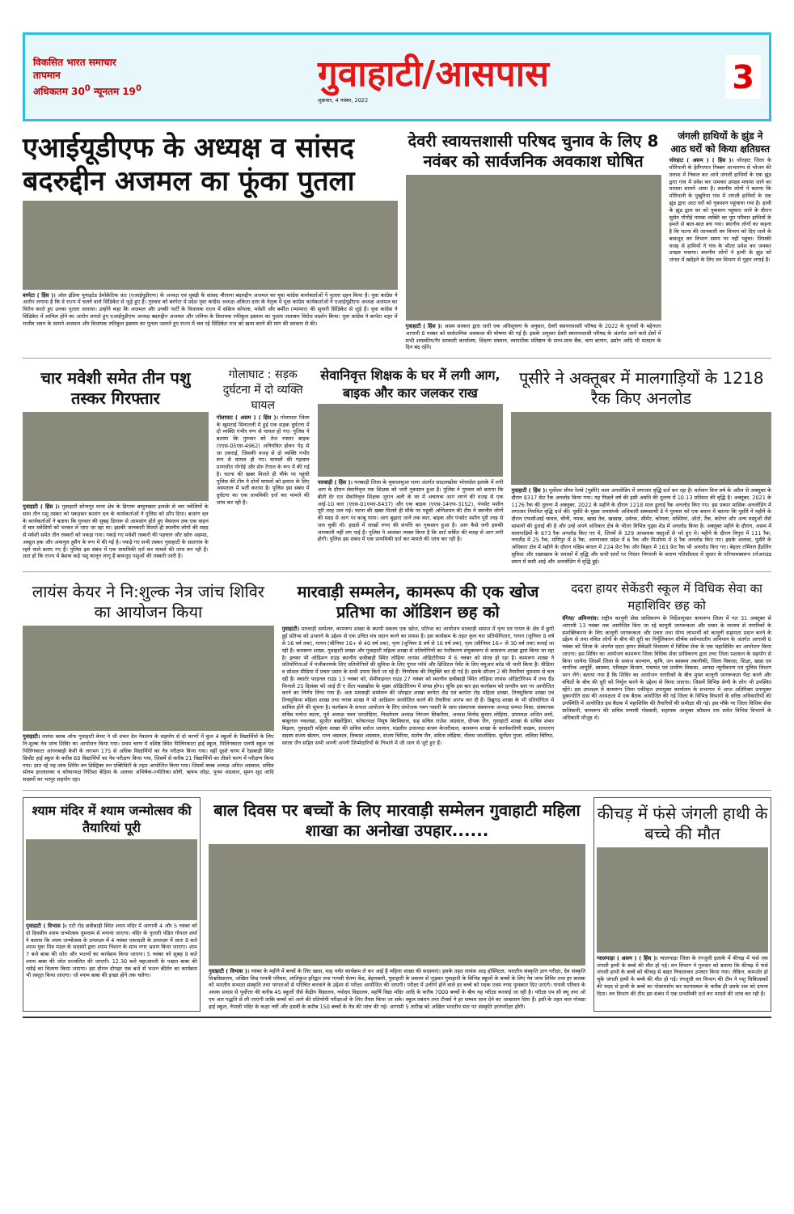विकसित भारत समाचार
तापमान
अधिकतम 30<sup>0</sup> न्यूनतम 19<sup>0</sup>
गुवाहाटी/आसपास
शुक्रवार, 4 नवंबर, 2022
3
एआईयूडीएफ के अध्यक्ष व सांसद बदरुद्दीन अजमल का फूंका पुतला
बरपेटा ( हिंस )। ऑल इंडिया यूनाइटेड डेमोक्रेटिक फ्रंट (एआईयूडीएफ) के अध्यक्ष एवं धुबड़ी के सांसद मौलाना बदरुद्दीन अजमल का युवा कांग्रेस कार्यकर्ताओं ने पुतला दहन किया है। युवा कांग्रेस ने आरोप लगाया है कि वे राज्य में चलने वाले सिंडिकेट से जुड़े हुए हैं। गुरुवार को बरपेटा में प्रदेश युवा कांग्रेस अध्यक्ष अंकिता दत्ता के नेतृत्व में युवा कांग्रेस कार्यकर्ताओं ने एआईयूडीएफ अध्यक्ष अजमल का विरोध करते हुए उनका पुतला जलाया। उन्होंने कहा कि अजमल और उनकी पार्टी के विधायक राज्य में सक्रिय कोयला, मवेशी और बर्मीज (म्यांमार) की सुपारी सिंडिकेट से जुड़े हैं। युवा कांग्रेस ने सिंडिकेट में शामिल होने का आरोप लगाते हुए एआईयूडीएफ अध्यक्ष बदरुद्दीन अजमल और जनिया के विधायक रफीकुल इस्लाम का पुतला जलाकर विरोध प्रदर्शन किया। युवा कांग्रेस ने बरपेटा शहर में राजीव भवन के सामने अजमल और विधायक रफीकुल इस्लाम का पुतला जलाते हुए राज्य में चल रहे सिंडिकेट राज को खत्म करने की मांग की सरकार से की।
देवरी स्वायत्तशासी परिषद चुनाव के लिए 8 नवंबर को सार्वजनिक अवकाश घोषित
गुवाहाटी ( हिंस )। असम सरकार द्वारा जारी एक अधिसूचना के अनुसार, देवरी स्वायत्तशासी परिषद के 2022 के चुनावों के मद्देनजर आगामी 8 नवंबर को सार्वजनिक अवकाश की घोषणा की गई है। इसके अनुसार देवरी स्वायत्तशासी परिषद के अंतर्गत आने वाले क्षेत्रों में सभी शासकीय/गैर सरकारी कार्यालय, शिक्षण संस्थान, व्यापारिक प्रतिष्ठान के साथ-साथ बैंक, चाय बागान, उद्योग आदि भी मतदान के दिन बंद रहेंगे।
जंगली हाथियों के झुंड ने आठ घरों को किया क्षतिग्रस्त
जोरहाट ( असम ) ( हिंस )। जोरहाट जिला के मोरियानी के हेलैंगापार गिब्बन आभारण्य से भोजन की तलाश में निकल कर आये जंगली हाथियों के एक झुंड द्वारा गांव में प्रवेश कर जमकर उपद्रव मचाया जाने का मामला सामने आया है। स्थानीय लोगों ने बताया कि मोरियानी के पुखुरिया गांव में जंगली हाथियों के एक झुंड द्वारा आठ घरों को नुकसान पहुंचाया गया है। हाथी के झुंड द्वारा घर को नुकसान पहुंचाए जाने के दौरान सुसेन गोगोई नामक व्यक्ति का पूरा परिवार हाथियों के हमले से बाल-बाल बच गया। स्थानीय लोगों का कहना है कि घटना की जानकारी वन विभाग को दिए जाने के बावजूद वन विभाग समय पर नहीं पहुंचा। जिसकी वजह से हाथियों ने गांव के भीतर प्रवेश कर जमकर उपद्रव मचाया। स्थानीय लोगों ने हाथी के झुंड को जंगल में खदेड़ने के लिए वन विभाग से गुहार लगाई है।
चार मवेशी समेत तीन पशु तस्कर गिरफ्तार
गुवाहाटी ( हिंस )। गुवाहाटी सोनापुर थाना क्षेत्र के डिगारू बामुनखाट इलाके से चार मवेशियों के साथ तीन पशु तस्कर को पकड़कर बजरंग दल के कार्यकर्ताओं ने पुलिस को सौंप दिया। बजरंग दल के कार्यकर्ताओं ने बताया कि गुरुवार की सुबह डिगारू से आमसांग होते हुए मेघालय तक एक वाहन में चार मवेशियों को भरकर ले जाए जा रहा था। इसकी जानकारी मिलते ही स्थानीय लोगों की मदद से मवेशी समेत तीन तस्करों को पकड़ा गया। पकड़े गए मवेशी तस्करों की पहचान और खोरु अहमद, अब्दुल हक और अमानुल हुसैन के रूप में की गई है। पकड़े गए सभी तस्कर गुवाहाटी के सातगांव के रहने वाले बताए गए हैं। पुलिस इस संबंध में एक प्राथमिकी दर्ज कर मामले की जांच कर रही है। ज्ञात हो कि राज्य में बेशक कड़े पशु कानून लागू हैं बावजूद पशुओं की तस्करी जारी है।
गोलाघाट : सड़क दुर्घटना में दो व्यक्ति घायल
गोलाघाट ( असम ) ( हिंस )। गोलाघाट जिला के खुमटाई सिनातली में हुई एक सड़क दुर्घटना में दो व्यक्ति गंभीर रूप से घायल हो गए। पुलिस ने बताया कि गुरुवार को तेज रफ्तार बाइक (एएस-05एस-4962) अनियंत्रित होकर पेड़ से जा टकराई, जिसकी वजह से दो व्यक्ति गंभीर रूप से घायल हो गए। घायलों की पहचान प्राणजीत गोगोई और सेरु टेंगाल के रूप में की गई है। घटना की खबर मिलते ही मौके पर पहुंची पुलिस की टीम ने दोनों घायलों को इलाज के लिए अस्पताल में भर्ती कराया है। पुलिस इस संबंध में दुर्घटना का एक प्राथमिकी दर्ज कर मामले की जांच कर रही है।
सेवानिवृत्त शिक्षक के घर में लगी आग, बाइक और कार जलकर राख
नलबाड़ी ( हिंस )। नलबाड़ी जिला के मुकालमुआ थाना अंतर्गत साउलखोवा भोराघोल इलाके में लगी आग के दौरान सेवानिवृत्त एक शिक्षक को भारी नुकसान हुआ है। पुलिस ने गुरुवार को बताया कि बीती देर रात सेवानिवृत्त शिक्षक जुरान अली के घर में अचानक आग लगने की वजह से एक आई-10 कार (एएस-01एमए-8437) और एक बाइक (एएस-14एफ-3152), पंपसेट मशीन पूरी तरह जल गई। घटना की खबर मिलते ही मौके पर पहुंची अग्निशमन की टीम ने स्थानीय लोगों की मदद से आग पर काबू पाया। आग बुझाए जाने तक कार, बाइक और पंपसेट मशीन पूरी तरह से जल चुकी थी। हादसे में लाखों रुपए की संपत्ति का नुकसान हुआ है। आग कैसे लगी इसकी जानकारी नहीं लग पाई है। पुलिस ने आशंका व्यक्त किया है कि शार्ट सर्किट की वजह से आग लगी होगी। पुलिस इस संबंध में एक प्राथमिकी दर्ज कर मामले की जांच कर रही है।
पूसीरे ने अक्तूबर में मालगाड़ियों के 1218 रैक किए अनलोड
गुवाहाटी ( हिंस )। पूर्वोत्तर सीमा रेलवे (पूसीरे) माल अनलोडिंग में लगातार वृद्धि दर्ज कर रहा है। वर्तमान वित्त वर्ष के अप्रैल से अक्तूबर के दौरान 8317 फ्रेट रैक अनलोड किया गया। यह पिछले वर्ष की इसी अवधि की तुलना में 10.13 प्रतिशत की वृद्धि है। अक्तूबर, 2021 के 1176 रैक की तुलना में अक्तूबर, 2022 के महीने के दौरान 1218 माल ढुलाई रैक अनलोड किए गए। इस प्रकार मासिक अनलोडिंग में लगातार नियमित वृद्धि दर्ज की। पूसीरे के मुख्य जनसंपर्क अधिकारी सब्यसाची डे ने गुरुवार को एक बयान में बताया कि पूसीरे ने महीने के दौरान एफसीआई चावल, चीनी, नमक, खाद्य तेल, खाद्यान्न, उर्वरक, सीमेंट, कोयला, सब्जियां, ऑटो, टैंक, कंटेनर और अन्य वस्तुओं जैसे सामानों की ढुलाई की है और उन्हें अपने अधिकार क्षेत्र के भीतर विभिन्न गुड्स शेड में अनलोड किया है। अक्तूबर महीने के दौरान, असम में मालगाड़ियों के 673 रैक अनलोड किए गए थे, जिनमें से 329 आवश्यक वस्तुओं से भरे हुए थे। महीने के दौरान त्रिपुरा में 111 रैक, नगालैंड में 25 रैक, मणिपुर में 8 रैक, अरुणाचल प्रदेश में 6 रैक और मिजोरम में 8 रैक अनलोड किए गए। इसके अलावा, पूसीरे के अधिकार क्षेत्र में महीने के दौरान पश्चिम बंगाल में 224 फ्रेट रैक और बिहार में 163 फ्रेट रैक भी अनलोड किए गए। बेहतर टर्मिनल हैंडलिंग सुविधा और रखरखाव के प्रयासों में वृद्धि और सभी स्तरों पर निरंतर निगरानी के कारण गतिशीलता में सुधार के परिणामस्वरूप टर्नअराउंड समय में कमी आई और अनलोडिंग में वृद्धि हुई।
लायंस केयर ने नि:शुल्क नेत्र जांच शिविर का आयोजन किया
गुवाहाटी। लायंस क्लब ऑफ गुवाहाटी केयर ने श्री शंकर देव नेत्रालय के सहयोग से दो चरणों में कुल 4 स्कूलों के विद्यार्थियों के लिए नि:शुल्क नेत्र जांच शिविर का आयोजन किया गया। प्रथम चरण में वशिष्ठ स्थित पिलिंगकाटा हाई स्कूल, पिलिंगकाटा एलपी स्कूल एवं पिलिंगकाटा आंगनबाड़ी केवी के लगभग 175 से अधिक विद्यार्थियों का नेत्र परीक्षण किया गया। वहीं दूसरे चरण में रेहाबाड़ी स्थित क्रिसेंट हाई स्कूल के करीब 80 विद्यार्थियों का नेत्र परीक्षण किया गया, जिसमें से करीब 21 विद्यार्थियों का तीसरे चरण में परीक्षण किया गया। ज्ञात रहे यह जांच शिविर वन डिस्ट्रिक्ट वन एक्टिविटी के तहत आयोजित किया गया। जिसमें क्लब अध्यक्ष अमित अग्रवाल, सचिव सोनम हरलालका व कोषाध्यक्ष नितिशा बेड़िया के अलावा अभिषेक-ज्योतिका सोनी, ऋषभ लोढ़ा, पूनम अग्रवाल, सुमन सूद आदि सदस्यों का भरपूर सहयोग रहा।
मारवाड़ी सम्मलेन, कामरूप की एक खोज प्रतिभा का ऑडिशन छह को
गुवाहाटी। मारवाड़ी सम्मेलन, कामरूप शाखा के स्थायी प्रकल्प एक खोज, प्रतिभा का आयोजन मारवाड़ी समाज में नृत्य एवं गायन के क्षेत्र में छुपी हुई प्रतिभा को उभारने के उद्देश्य से एक उचित मंच प्रदान करने का प्रयास है। इस कार्यक्रम के तहत कुल चार प्रतियोगिताएं, गायन (जूनियर 8 वर्ष से 16 वर्ष तक), गायन (सीनियर 16+ से 40 वर्ष तक), नृत्य (जूनियर 8 वर्ष से 16 वर्ष तक), नृत्य (सीनियर 16+ से 30 वर्ष तक) कराई जा रही है। कामरूप शाखा, गुवाहाटी शाखा और गुवाहाटी महिला शाखा से प्रतियोगियों का पंजीकरण संयुक्तरूप से कामरूप शाखा द्वारा किया जा रहा है। इनका भी ऑडिशन राउंड स्थानीय छत्रीबाड़ी स्थित लोहिया लायंस ऑडिटोरियम मे 6 नवंबर को संपन्न हो रहा है। कामरूप शाखा ने प्रतियोगिताओं में पंजीकरणके लिए प्रतियोगियों की सुविधा के लिए गूगल फॉर्म और डिजिटल पेमेंट के लिए क्यूआर कोड भी जारी किया है। मीडिया व सोशल मीडिया में प्रचार प्रसार के सभी उपाय किये जा रहे हैं। निर्णायक की नियुक्ति कर दी गई है। इसके सीजन 2 की तैयारियां धूमधाम से चल रही है। क्वार्टर फाइनल राउंड 13 नवंबर को, सेमीफइनल राउंड 27 नवंबर को स्थानीय छत्रीबाड़ी स्थित लोहिया लायंस ऑडिटोरियम में तथा ग्रैंड फिनाले 25 दिसंबर को आई टी ए सेंटर मछखोवा के मुख्य ऑडिटोरियम में संपन्न होगा। चूंकि इस बार इस कार्यक्रम को प्रान्तीय स्तर पर आयोजित करने का निर्णय लिया गया है। अतः मारवाड़ी सम्मेलन की जोरहाट शाखा बरपेटा रोड एवं बरपेटा रोड महिला शाखा, तिनसुकिया शाखा एवं तिनसुकिया महिला शाखा तथा नगांव शाखा ने भी आडिसन आयोजित करने की तैयारियां आरंभ कर दी हैं। डिब्रूगढ़ शाखा के भी प्रतियोगिता में शामिल होने की सूचना है। कार्यक्रम के सफल आयोजन के लिए संयोजक पवन पसारी के साथ संस्थापक संस्थापक अध्यक्ष सम्पत मिश्रा, संस्थापक सचिव मनोज काला, पूर्व अध्यक्ष पवन जाजोदिया, निवर्तमान अध्यक्ष निरंजन सिकरिया, अध्यक्ष विनोद कुमार लोहिया, उपाध्यक्ष अजित शर्मा, बाबूलाल नवलखा, सुजीत बखरेड़िया, कोषाध्यक्ष पियूष बिरमिवाल, सह सचिव राजेश अग्रवाल, दीपक जैन, गुवाहाटी शाखा के सचिव शंकर बिड़ला, गुवाहाटी महिला शाखा की सचिव सरोज जालान, मंडलीय उपाध्यक्ष कंचन केजरीवाल, कामरूप शाखा के कार्यकारिणी सदस्य, साधारण सदस्य संजय खेतान, रतन अग्रवाल, विकाश अग्रवाल, संजय चिरिया, संतोष जैन, सरिता लोहिया, नीलम जाजोदिया, सुनीता गुप्ता, ललिता चिरिया, सरला जैन सहित सभी अपनी अपनी जिम्मेदारियों के निभाने में जी जान से जुटे हुए हैं।
ददरा हायर सेकेंडरी स्कूल में विधिक सेवा का महाशिविर छह को
रंगिया/ अमिनगांव। राष्ट्रीय कानूनी सेवा प्राधिकरण के निर्देशानुसार कामरूप जिला में गत 31 अक्तूबर से आगामी 13 नवंबर तक आयोजित किए जा रहे कानूनी जागरूकता और प्रचार के माध्यम से नागरिकों के सशक्तिकरण के लिए कानूनी जागरूकता और प्रचार तथा योग्य लाभार्थी को कानूनी सहायता प्रदान करने के उद्देश्य से तथा वंचित लोगों के बीच की दूरी का निर्मूलिकरन शीर्षक सर्वभारतीय अभियान के अंतर्गत आगामी 6 नवंबर को जिला के अंतर्गत ददरा हायर सेकेंडरी विधालय में विधिक सेवा के एक महाशिविर का आयोजन किया जाएगा। इस शिविर का आयोजन कामरूप जिला विधिक सेवा प्राधिकरण द्वारा तथा जिला प्रशासन के सहयोग से किया जायेगा जिसमें जिला के समाज कल्याण, कृषि, जन स्वास्थ्य तकनीकी, जिला विकास, शिक्षा, खाद्य एवं नागरिक आपूर्ति, स्वास्थ्य, परिवहन विभाग, पंचायत एवं ग्रामीण विकास, आपदा न्यूनीकरण एवं पुलिस विभाग भाग लेंगे। बताया गया है कि शिविर का आयोजन नागरिकों के बीच मुफ्त कानूनी जागरूकता पैदा करने और वंचितों के बीच की दूरी को निर्मूल करने के उद्देश्य से किया जाएगा। जिसमें विभिन्न श्रेणी के लोग भी उपस्थित रहेंगे। इस उपलक्ष्य में कामरूप जिला एकीकृत उपायुक्त कार्यालय के सभागार में आज अतिरिक्त उपायुक्त ध्रुबज्योति दास की अध्यक्षता में एक बैठक आयोजित की गई जिला के विभिन्न विभागों के वरिष्ठ अधिकारियों की उपस्थिति में आयोजित इस बैठक में महाशिविर की तैयारियों की समीक्षा की गई। इस मौके पर जिला विधिक सेवा प्राधिकारी, कामरूप की सचिव प्रणामी गोस्वामी, सहायक आयुक्त कौस्तव राय समेत विभिन्न विभागों के अधिकारी मौजूद थे।
श्याम मंदिर में श्याम जन्मोत्सव की तैयारियां पूरी
गुवाहाटी ( विभास )। एटी रोड छत्रीबाड़ी स्थित श्याम मंदिर में आगामी 4 और 5 नवंबर को दो दिवसीय श्याम जन्मोत्सव धूमधाम से मनाया जाएगा। मंदिर के पुजारी पंडित गोपाल शर्मा ने बताया कि श्याम जन्मोत्सव के उपलक्ष्य में 4 नवंबर एकादशी के उपलक्ष्य में प्रातः 8 बजे श्याम युवा मित्र मंडल के सदस्यों द्वारा श्याम निशान के साथ नगर भ्रमण किया जाएगा। शाम 7 बजे बाबा की जोत और भजनों का कार्यक्रम किया जाएगा। 5 नवंबर को सुबह 9 बजे श्याम बाबा की जोत प्रज्वलित की जाएगी। 12.30 बजे महाआरती के पश्चात बाबा की रसोई का वितरण किया जाएगा। इस दौरान दोपहर एक बजे से भजन कीर्तन का कार्यक्रम भी प्रस्तुत किया जाएगा। जो श्याम बाबा की इच्छा होने तक चलेगा।
बाल दिवस पर बच्चों के लिए मारवाड़ी सम्मेलन गुवाहाटी महिला शाखा का अनोखा उपहार......
गुवाहाटी ( विभास )। नवंबर के महीने में बच्चों के लिए खास, माह पर्यंत कार्यक्रम ले कर आई है महिला शाखा की सदस्याएं। इसके तहत लायंस आइ हॉस्पिटल, भारतीय संस्कृति ज्ञान परीक्षा, देव संस्कृति विश्वविद्यालय, अखिल विश्व गायत्री परिवार, शांतिकुंज हरिद्वार तथा गायत्री चेतना केंद्र, बेहारबारी, गुवाहाटी के प्रकल्प से जुड़कर गुवाहाटी के विभिन्न स्कूलों के बच्चों के लिए नेत्र जांच शिविर तथा हर बालक को भारतीय सभ्यता संस्कृति तथा परंपराओं से परिचित करवाने के उद्देश्य से परीक्षा आयोजित की जाएगी। परीक्षा में उत्तीर्ण होने वाले हर बच्चे को पदक एवम नगद पुरस्कार दिए जाएंगे। गायत्री परिवार के अथक प्रयास से पूर्वोत्तर की करीब 45 स्कूलों जैसे केंद्रीय विद्यालय, नवोदय विद्यालय, महर्षि विद्या मंदिर आदि के करीब 7000 बच्चों के बीच यह परीक्षा करवाई जा रही है। परीक्षा एम सी क्यू तथा ओ एम आर पद्धति से ली जाएंगी ताकि बच्चों को आगे की प्रतियोगी परीक्षाओं के लिए तैयार किया जा सके। स्कूल प्रबंधन तथा टीचर्स ने हर सम्भव साथ देने का आश्वासन दिया हैं। इसी के तहत कल गोरखा हाई स्कूल, नेपाली मंदिर के कक्षा नवीं और दसवीं के करीब 150 बच्चों के नेत्र की जांच की गई। आगामी 5 तारीख को अखिल भारतीय स्तर पर संस्कृति ज्ञानपरीक्षा होगी।
कीचड़ में फंसे जंगली हाथी के बच्चे की मौत
ग्वालपाड़ा ( असम ) ( हिंस )। ग्वालपाड़ा जिला के रंगजुली इलाके में कीचड़ में फंसे एक जंगली हाथी के बच्चे की मौत हो गई। वन विभाग ने गुरुवार को बताया कि कीचड़ में फंसे जंगली हाथी के बच्चे को कीचड़ से बाहर निकालकर उपचार किया गया। लेकिन, कमजोर हो चुके जंगली हाथी के बच्चे की मौत हो गई। रंगजुली वन विभाग की टीम ने पशु चिकित्सकों की मदद से हाथी के बच्चे का पोस्टमार्टम कर घटनास्थल के करीब ही उसके शव को दफना दिया। वन विभाग की टीम इस संबंध में एक प्राथमिकी दर्ज कर मामले की जांच कर रही है।